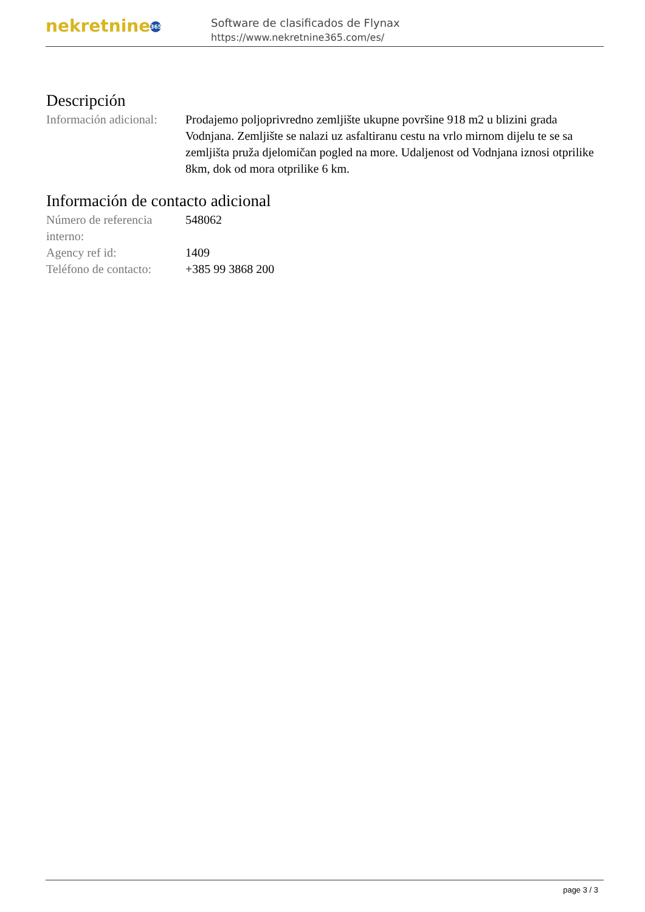nekretnine 365
Software de clasificados de Flynax
https://www.nekretnine365.com/es/
Descripción
| Información adicional: | Prodajemo poljoprivredno zemljište ukupne površine 918 m2 u blizini grada Vodnjana. Zemljište se nalazi uz asfaltiranu cestu na vrlo mirnom dijelu te se sa zemljišta pruža djelomičan pogled na more. Udaljenost od Vodnjana iznosi otprilike 8km, dok od mora otprilike 6 km. |
Información de contacto adicional
| Número de referencia interno: | 548062 |
| Agency ref id: | 1409 |
| Teléfono de contacto: | +385 99 3868 200 |
page 3 / 3